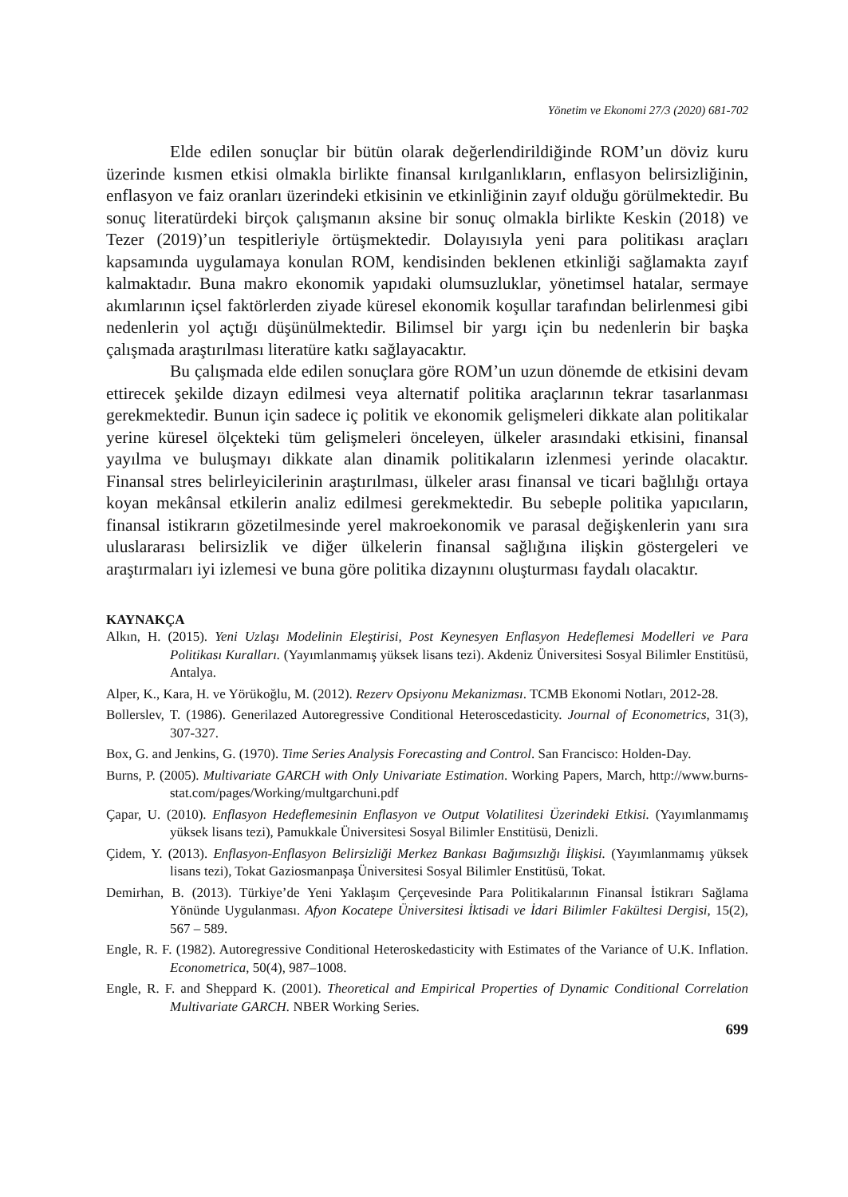Yönetim ve Ekonomi 27/3 (2020) 681-702
Elde edilen sonuçlar bir bütün olarak değerlendirildiğinde ROM’un döviz kuru üzerinde kısmen etkisi olmakla birlikte finansal kırılganlıkların, enflasyon belirsizliğinin, enflasyon ve faiz oranları üzerindeki etkisinin ve etkinliğinin zayıf olduğu görülmektedir. Bu sonuç literatürdeki birçok çalışmanın aksine bir sonuç olmakla birlikte Keskin (2018) ve Tezer (2019)’un tespitleriyle örtüşmektedir. Dolayısıyla yeni para politikası araçları kapsamında uygulamaya konulan ROM, kendisinden beklenen etkinliği sağlamakta zayıf kalmaktadır. Buna makro ekonomik yapıdaki olumsuzluklar, yönetimsel hatalar, sermaye akımlarının içsel faktörlerden ziyade küresel ekonomik koşullar tarafından belirlenmesi gibi nedenlerin yol açtığı düşünülmektedir. Bilimsel bir yargı için bu nedenlerin bir başka çalışmada araştırılması literatüre katkı sağlayacaktır.
Bu çalışmada elde edilen sonuçlara göre ROM’un uzun dönemde de etkisini devam ettirecek şekilde dizayn edilmesi veya alternatif politika araçlarının tekrar tasarlanması gerekmektedir. Bunun için sadece iç politik ve ekonomik gelişmeleri dikkate alan politikalar yerine küresel ölçekteki tüm gelişmeleri önceleyen, ülkeler arasındaki etkisini, finansal yayılma ve buluşmayı dikkate alan dinamik politikaların izlenmesi yerinde olacaktır. Finansal stres belirleyicilerinin araştırılması, ülkeler arası finansal ve ticari bağlılığı ortaya koyan mekânsal etkilerin analiz edilmesi gerekmektedir. Bu sebeple politika yapıcıların, finansal istikrarın gözetilmesinde yerel makroekonomik ve parasal değişkenlerin yanı sıra uluslararası belirsizlik ve diğer ülkelerin finansal sağlığına ilişkin göstergeleri ve araştırmaları iyi izlemesi ve buna göre politika dizaynını oluşturması faydalı olacaktır.
KAYNAKÇA
Alkın, H. (2015). Yeni Uzlaşı Modelinin Eleştirisi, Post Keynesyen Enflasyon Hedeflemesi Modelleri ve Para Politikası Kuralları. (Yayımlanmamış yüksek lisans tezi). Akdeniz Üniversitesi Sosyal Bilimler Enstitüsü, Antalya.
Alper, K., Kara, H. ve Yörükoğlu, M. (2012). Rezerv Opsiyonu Mekanizması. TCMB Ekonomi Notları, 2012-28.
Bollerslev, T. (1986). Generilazed Autoregressive Conditional Heteroscedasticity. Journal of Econometrics, 31(3), 307-327.
Box, G. and Jenkins, G. (1970). Time Series Analysis Forecasting and Control. San Francisco: Holden-Day.
Burns, P. (2005). Multivariate GARCH with Only Univariate Estimation. Working Papers, March, http://www.burns-stat.com/pages/Working/multgarchuni.pdf
Çapar, U. (2010). Enflasyon Hedeflemesinin Enflasyon ve Output Volatilitesi Üzerindeki Etkisi. (Yayımlanmamış yüksek lisans tezi), Pamukkale Üniversitesi Sosyal Bilimler Enstitüsü, Denizli.
Çidem, Y. (2013). Enflasyon-Enflasyon Belirsizliği Merkez Bankası Bağımsızlığı İlişkisi. (Yayımlanmamış yüksek lisans tezi), Tokat Gaziosmanpaşa Üniversitesi Sosyal Bilimler Enstitüsü, Tokat.
Demirhan, B. (2013). Türkiye’de Yeni Yaklaşım Çerçevesinde Para Politikalarının Finansal İstikrarı Sağlama Yönünde Uygulanması. Afyon Kocatepe Üniversitesi İktisadi ve İdari Bilimler Fakültesi Dergisi, 15(2), 567 – 589.
Engle, R. F. (1982). Autoregressive Conditional Heteroskedasticity with Estimates of the Variance of U.K. Inflation. Econometrica, 50(4), 987–1008.
Engle, R. F. and Sheppard K. (2001). Theoretical and Empirical Properties of Dynamic Conditional Correlation Multivariate GARCH. NBER Working Series.
699